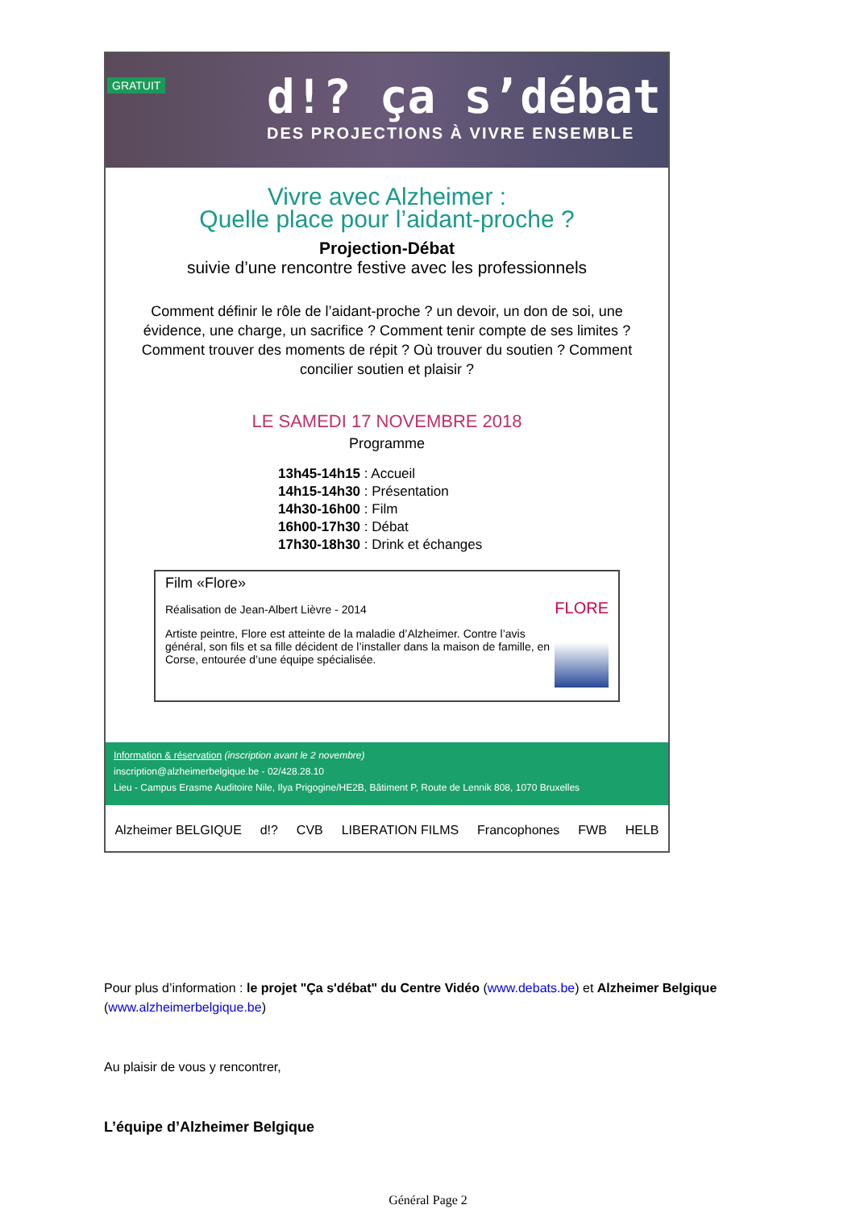GRATUIT
d!? ça s’débat
DES PROJECTIONS À VIVRE ENSEMBLE
Vivre avec Alzheimer :
Quelle place pour l’aidant-proche ?
Projection-Débat
suivie d’une rencontre festive avec les professionnels
Comment définir le rôle de l’aidant-proche ? un devoir, un don de soi, une évidence, une charge, un sacrifice ? Comment tenir compte de ses limites ? Comment trouver des moments de répit ? Où trouver du soutien ? Comment concilier soutien et plaisir ?
LE SAMEDI 17 NOVEMBRE 2018
Programme
13h45-14h15 : Accueil
14h15-14h30 : Présentation
14h30-16h00 : Film
16h00-17h30 : Débat
17h30-18h30 : Drink et échanges
Film «Flore»
Réalisation de Jean-Albert Lièvre - 2014
Artiste peintre, Flore est atteinte de la maladie d’Alzheimer. Contre l’avis général, son fils et sa fille décident de l’installer dans la maison de famille, en Corse, entourée d’une équipe spécialisée.
FLORE
Information & réservation (inscription avant le 2 novembre)
inscription@alzheimerbelgique.be - 02/428.28.10
Lieu - Campus Erasme Auditoire Nile, Ilya Prigogine/HE2B, Bâtiment P, Route de Lennik 808, 1070 Bruxelles
Alzheimer BELGIQUE d!? CVB LIBERATION FILMS Francophones FWB HELB
Pour plus d’information : le projet "Ça s'débat" du Centre Vidéo (www.debats.be) et Alzheimer Belgique (www.alzheimerbelgique.be)
Au plaisir de vous y rencontrer,
L’équipe d’Alzheimer Belgique
Général Page 2